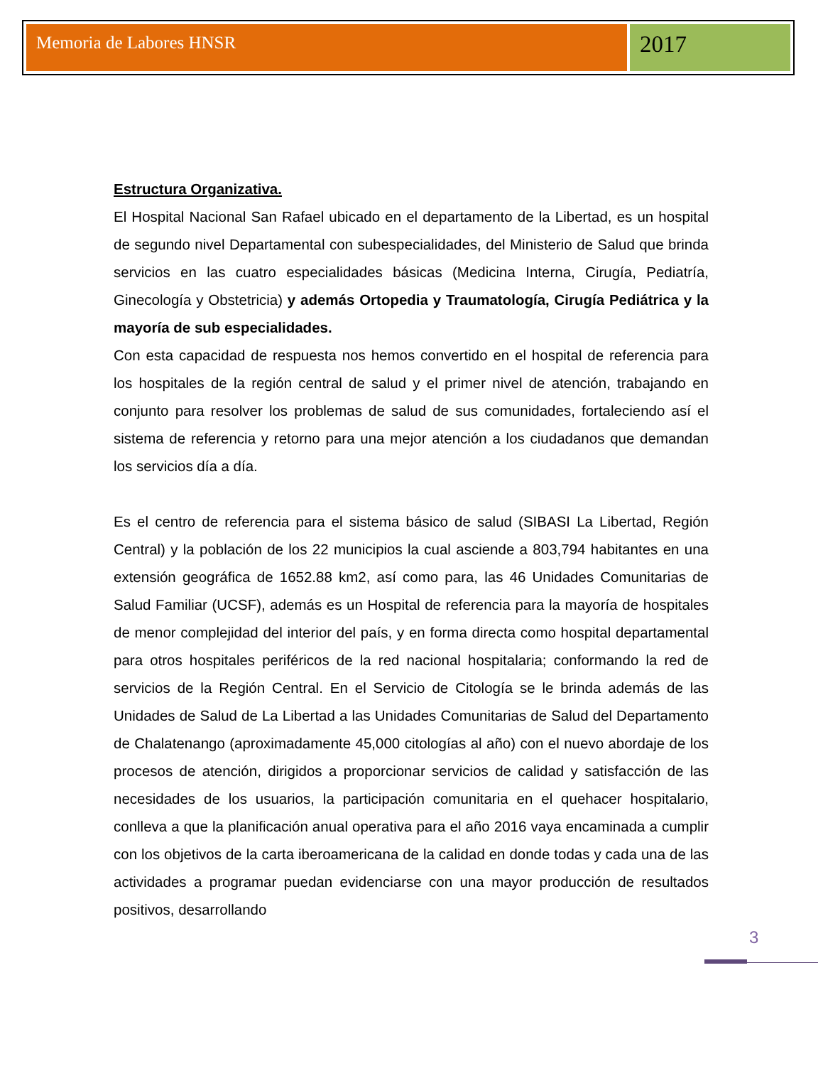Memoria de Labores HNSR
2017
Estructura Organizativa.
El Hospital Nacional San Rafael ubicado en el departamento de la Libertad, es un hospital de segundo nivel Departamental con subespecialidades, del Ministerio de Salud que brinda servicios en las cuatro especialidades básicas (Medicina Interna, Cirugía, Pediatría, Ginecología y Obstetricia) y además Ortopedia y Traumatología, Cirugía Pediátrica y la mayoría de sub especialidades.
Con esta capacidad de respuesta nos hemos convertido en el hospital de referencia para los hospitales de la región central de salud y el primer nivel de atención, trabajando en conjunto para resolver los problemas de salud de sus comunidades, fortaleciendo así el sistema de referencia y retorno para una mejor atención a los ciudadanos que demandan los servicios día a día.
Es el centro de referencia para el sistema básico de salud (SIBASI La Libertad, Región Central) y la población de los 22 municipios la cual asciende a 803,794 habitantes en una extensión geográfica de 1652.88 km2, así como para, las 46 Unidades Comunitarias de Salud Familiar (UCSF), además es un Hospital de referencia para la mayoría de hospitales de menor complejidad del interior del país, y en forma directa como hospital departamental para otros hospitales periféricos de la red nacional hospitalaria; conformando la red de servicios de la Región Central. En el Servicio de Citología se le brinda además de las Unidades de Salud de La Libertad a las Unidades Comunitarias de Salud del Departamento de Chalatenango (aproximadamente 45,000 citologías al año) con el nuevo abordaje de los procesos de atención, dirigidos a proporcionar servicios de calidad y satisfacción de las necesidades de los usuarios, la participación comunitaria en el quehacer hospitalario, conlleva a que la planificación anual operativa para el año 2016 vaya encaminada a cumplir con los objetivos de la carta iberoamericana de la calidad en donde todas y cada una de las actividades a programar puedan evidenciarse con una mayor producción de resultados positivos, desarrollando
3